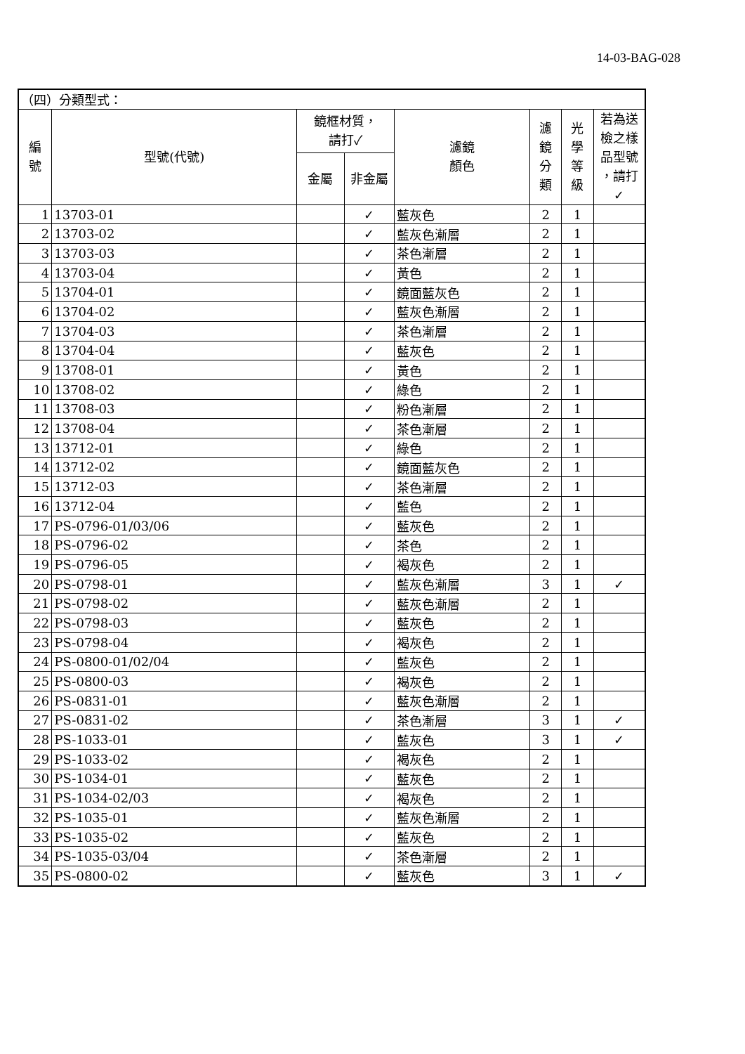14-03-BAG-028
| （四）分類型式： | | | | | | | |
| 編 號 | 型號(代號) | 鏡框材質， 請打✓ | | 濾鏡 顏色 | 濾 鏡 分 類 | 光 學 等 級 | 若為送 檢之樣 品型號 ，請打 ✓ |
| | | 金屬 | 非金屬 | | | | |
| 1 | 13703-01 | | ✓ | 藍灰色 | 2 | 1 | |
| 2 | 13703-02 | | ✓ | 藍灰色漸層 | 2 | 1 | |
| 3 | 13703-03 | | ✓ | 茶色漸層 | 2 | 1 | |
| 4 | 13703-04 | | ✓ | 黃色 | 2 | 1 | |
| 5 | 13704-01 | | ✓ | 鏡面藍灰色 | 2 | 1 | |
| 6 | 13704-02 | | ✓ | 藍灰色漸層 | 2 | 1 | |
| 7 | 13704-03 | | ✓ | 茶色漸層 | 2 | 1 | |
| 8 | 13704-04 | | ✓ | 藍灰色 | 2 | 1 | |
| 9 | 13708-01 | | ✓ | 黃色 | 2 | 1 | |
| 10 | 13708-02 | | ✓ | 綠色 | 2 | 1 | |
| 11 | 13708-03 | | ✓ | 粉色漸層 | 2 | 1 | |
| 12 | 13708-04 | | ✓ | 茶色漸層 | 2 | 1 | |
| 13 | 13712-01 | | ✓ | 綠色 | 2 | 1 | |
| 14 | 13712-02 | | ✓ | 鏡面藍灰色 | 2 | 1 | |
| 15 | 13712-03 | | ✓ | 茶色漸層 | 2 | 1 | |
| 16 | 13712-04 | | ✓ | 藍色 | 2 | 1 | |
| 17 | PS-0796-01/03/06 | | ✓ | 藍灰色 | 2 | 1 | |
| 18 | PS-0796-02 | | ✓ | 茶色 | 2 | 1 | |
| 19 | PS-0796-05 | | ✓ | 褐灰色 | 2 | 1 | |
| 20 | PS-0798-01 | | ✓ | 藍灰色漸層 | 3 | 1 | ✓ |
| 21 | PS-0798-02 | | ✓ | 藍灰色漸層 | 2 | 1 | |
| 22 | PS-0798-03 | | ✓ | 藍灰色 | 2 | 1 | |
| 23 | PS-0798-04 | | ✓ | 褐灰色 | 2 | 1 | |
| 24 | PS-0800-01/02/04 | | ✓ | 藍灰色 | 2 | 1 | |
| 25 | PS-0800-03 | | ✓ | 褐灰色 | 2 | 1 | |
| 26 | PS-0831-01 | | ✓ | 藍灰色漸層 | 2 | 1 | |
| 27 | PS-0831-02 | | ✓ | 茶色漸層 | 3 | 1 | ✓ |
| 28 | PS-1033-01 | | ✓ | 藍灰色 | 3 | 1 | ✓ |
| 29 | PS-1033-02 | | ✓ | 褐灰色 | 2 | 1 | |
| 30 | PS-1034-01 | | ✓ | 藍灰色 | 2 | 1 | |
| 31 | PS-1034-02/03 | | ✓ | 褐灰色 | 2 | 1 | |
| 32 | PS-1035-01 | | ✓ | 藍灰色漸層 | 2 | 1 | |
| 33 | PS-1035-02 | | ✓ | 藍灰色 | 2 | 1 | |
| 34 | PS-1035-03/04 | | ✓ | 茶色漸層 | 2 | 1 | |
| 35 | PS-0800-02 | | ✓ | 藍灰色 | 3 | 1 | ✓ |